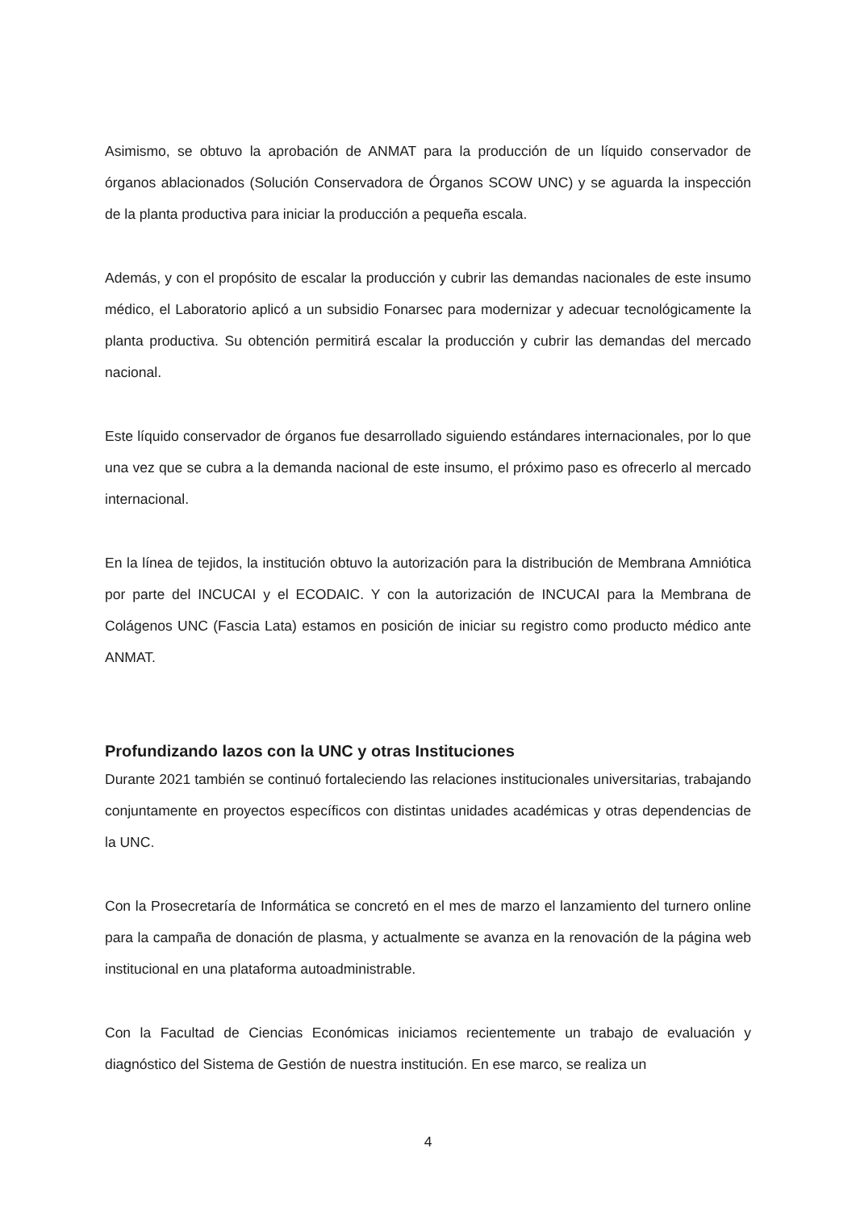Asimismo, se obtuvo la aprobación de ANMAT para la producción de un líquido conservador de órganos ablacionados (Solución Conservadora de Órganos SCOW UNC) y se aguarda la inspección de la planta productiva para iniciar la producción a pequeña escala.
Además, y con el propósito de escalar la producción y cubrir las demandas nacionales de este insumo médico, el Laboratorio aplicó a un subsidio Fonarsec para modernizar y adecuar tecnológicamente la planta productiva. Su obtención permitirá escalar la producción y cubrir las demandas del mercado nacional.
Este líquido conservador de órganos fue desarrollado siguiendo estándares internacionales, por lo que una vez que se cubra a la demanda nacional de este insumo, el próximo paso es ofrecerlo al mercado internacional.
En la línea de tejidos, la institución obtuvo la autorización para la distribución de Membrana Amniótica por parte del INCUCAI y el ECODAIC. Y con la autorización de INCUCAI para la Membrana de Colágenos UNC (Fascia Lata) estamos en posición de iniciar su registro como producto médico ante ANMAT.
Profundizando lazos con la UNC y otras Instituciones
Durante 2021 también se continuó fortaleciendo las relaciones institucionales universitarias, trabajando conjuntamente en proyectos específicos con distintas unidades académicas y otras dependencias de la UNC.
Con la Prosecretaría de Informática se concretó en el mes de marzo el lanzamiento del turnero online para la campaña de donación de plasma, y actualmente se avanza en la renovación de la página web institucional en una plataforma autoadministrable.
Con la Facultad de Ciencias Económicas iniciamos recientemente un trabajo de evaluación y diagnóstico del Sistema de Gestión de nuestra institución. En ese marco, se realiza un
4